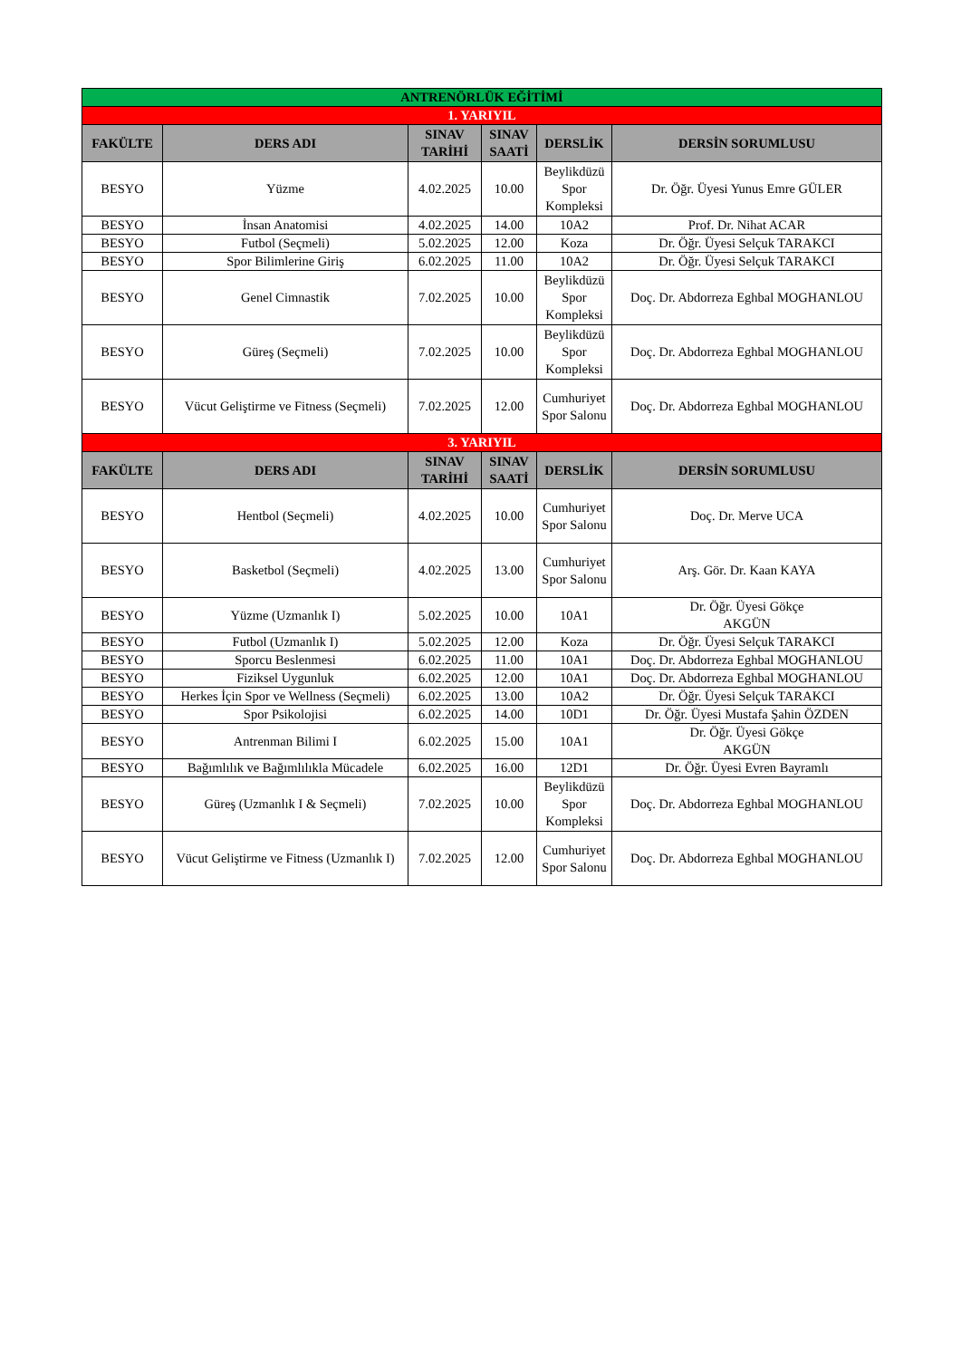| ANTRENÖRLÜK EĞİTİMİ | | | | | |
| 1. YARIYIL | | | | | |
| FAKÜLTE | DERS ADI | SINAV TARİHİ | SINAV SAATİ | DERSLİK | DERSİN SORUMLUSU |
| BESYO | Yüzme | 4.02.2025 | 10.00 | Beylikdüzü Spor Kompleksi | Dr. Öğr. Üyesi Yunus Emre GÜLER |
| BESYO | İnsan Anatomisi | 4.02.2025 | 14.00 | 10A2 | Prof. Dr. Nihat ACAR |
| BESYO | Futbol (Seçmeli) | 5.02.2025 | 12.00 | Koza | Dr. Öğr. Üyesi Selçuk TARAKCI |
| BESYO | Spor Bilimlerine Giriş | 6.02.2025 | 11.00 | 10A2 | Dr. Öğr. Üyesi Selçuk TARAKCI |
| BESYO | Genel Cimnastik | 7.02.2025 | 10.00 | Beylikdüzü Spor Kompleksi | Doç. Dr. Abdorreza Eghbal MOGHANLOU |
| BESYO | Güreş (Seçmeli) | 7.02.2025 | 10.00 | Beylikdüzü Spor Kompleksi | Doç. Dr. Abdorreza Eghbal MOGHANLOU |
| BESYO | Vücut Geliştirme ve Fitness (Seçmeli) | 7.02.2025 | 12.00 | Cumhuriyet Spor Salonu | Doç. Dr. Abdorreza Eghbal MOGHANLOU |
| 3. YARIYIL | | | | | |
| FAKÜLTE | DERS ADI | SINAV TARİHİ | SINAV SAATİ | DERSLİK | DERSİN SORUMLUSU |
| BESYO | Hentbol (Seçmeli) | 4.02.2025 | 10.00 | Cumhuriyet Spor Salonu | Doç. Dr. Merve UCA |
| BESYO | Basketbol (Seçmeli) | 4.02.2025 | 13.00 | Cumhuriyet Spor Salonu | Arş. Gör. Dr. Kaan KAYA |
| BESYO | Yüzme (Uzmanlık I) | 5.02.2025 | 10.00 | 10A1 | Dr. Öğr. Üyesi Gökçe AKGÜN |
| BESYO | Futbol (Uzmanlık I) | 5.02.2025 | 12.00 | Koza | Dr. Öğr. Üyesi Selçuk TARAKCI |
| BESYO | Sporcu Beslenmesi | 6.02.2025 | 11.00 | 10A1 | Doç. Dr. Abdorreza Eghbal MOGHANLOU |
| BESYO | Fiziksel Uygunluk | 6.02.2025 | 12.00 | 10A1 | Doç. Dr. Abdorreza Eghbal MOGHANLOU |
| BESYO | Herkes İçin Spor ve Wellness (Seçmeli) | 6.02.2025 | 13.00 | 10A2 | Dr. Öğr. Üyesi Selçuk TARAKCI |
| BESYO | Spor Psikolojisi | 6.02.2025 | 14.00 | 10D1 | Dr. Öğr. Üyesi Mustafa Şahin ÖZDEN |
| BESYO | Antrenman Bilimi I | 6.02.2025 | 15.00 | 10A1 | Dr. Öğr. Üyesi Gökçe AKGÜN |
| BESYO | Bağımlılık ve Bağımlılıkla Mücadele | 6.02.2025 | 16.00 | 12D1 | Dr. Öğr. Üyesi Evren Bayramlı |
| BESYO | Güreş (Uzmanlık I & Seçmeli) | 7.02.2025 | 10.00 | Beylikdüzü Spor Kompleksi | Doç. Dr. Abdorreza Eghbal MOGHANLOU |
| BESYO | Vücut Geliştirme ve Fitness (Uzmanlık I) | 7.02.2025 | 12.00 | Cumhuriyet Spor Salonu | Doç. Dr. Abdorreza Eghbal MOGHANLOU |